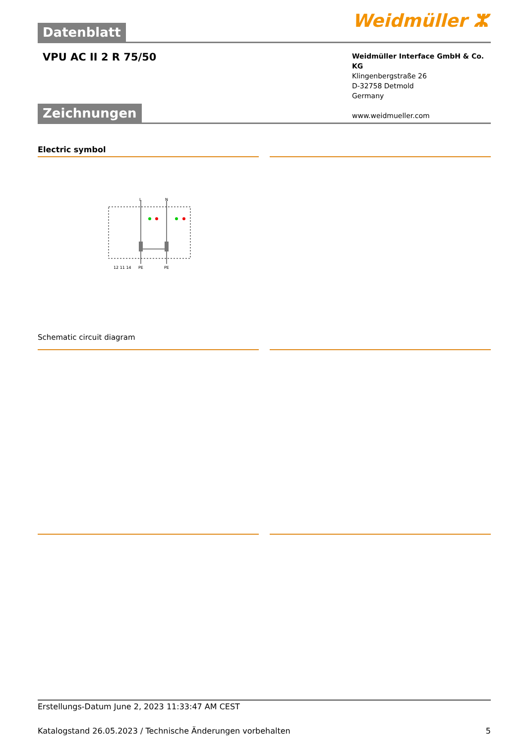Datenblatt
Weidmüller ⵣ
VPU AC II 2 R 75/50
Weidmüller Interface GmbH & Co. KG
Klingenbergstraße 26
D-32758 Detmold
Germany
www.weidmueller.com
Zeichnungen
Electric symbol
L
N
12 11 14
PE
PE
Schematic circuit diagram
Erstellungs-Datum June 2, 2023 11:33:47 AM CEST
Katalogstand 26.05.2023 / Technische Änderungen vorbehalten 5